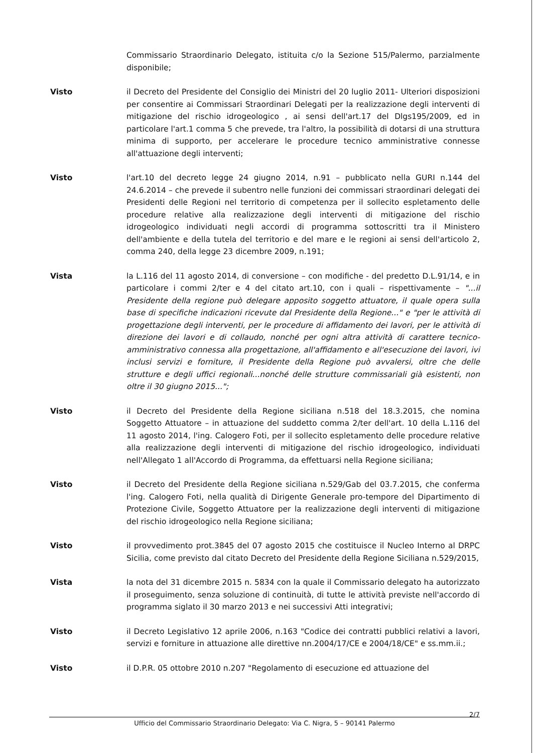Commissario Straordinario Delegato, istituita c/o la Sezione 515/Palermo, parzialmente disponibile;
Visto il Decreto del Presidente del Consiglio dei Ministri del 20 luglio 2011- Ulteriori disposizioni per consentire ai Commissari Straordinari Delegati per la realizzazione degli interventi di mitigazione del rischio idrogeologico , ai sensi dell'art.17 del Dlgs195/2009, ed in particolare l'art.1 comma 5 che prevede, tra l'altro, la possibilità di dotarsi di una struttura minima di supporto, per accelerare le procedure tecnico amministrative connesse all'attuazione degli interventi;
Visto l'art.10 del decreto legge 24 giugno 2014, n.91 – pubblicato nella GURI n.144 del 24.6.2014 – che prevede il subentro nelle funzioni dei commissari straordinari delegati dei Presidenti delle Regioni nel territorio di competenza per il sollecito espletamento delle procedure relative alla realizzazione degli interventi di mitigazione del rischio idrogeologico individuati negli accordi di programma sottoscritti tra il Ministero dell'ambiente e della tutela del territorio e del mare e le regioni ai sensi dell'articolo 2, comma 240, della legge 23 dicembre 2009, n.191;
Vista la L.116 del 11 agosto 2014, di conversione – con modifiche - del predetto D.L.91/14, e in particolare i commi 2/ter e 4 del citato art.10, con i quali – rispettivamente – "...il Presidente della regione può delegare apposito soggetto attuatore, il quale opera sulla base di specifiche indicazioni ricevute dal Presidente della Regione..." e "per le attività di progettazione degli interventi, per le procedure di affidamento dei lavori, per le attività di direzione dei lavori e di collaudo, nonché per ogni altra attività di carattere tecnico-amministrativo connessa alla progettazione, all'affidamento e all'esecuzione dei lavori, ivi inclusi servizi e forniture, il Presidente della Regione può avvalersi, oltre che delle strutture e degli uffici regionali...nonché delle strutture commissariali già esistenti, non oltre il 30 giugno 2015...";
Visto il Decreto del Presidente della Regione siciliana n.518 del 18.3.2015, che nomina Soggetto Attuatore – in attuazione del suddetto comma 2/ter dell'art. 10 della L.116 del 11 agosto 2014, l'ing. Calogero Foti, per il sollecito espletamento delle procedure relative alla realizzazione degli interventi di mitigazione del rischio idrogeologico, individuati nell'Allegato 1 all'Accordo di Programma, da effettuarsi nella Regione siciliana;
Visto il Decreto del Presidente della Regione siciliana n.529/Gab del 03.7.2015, che conferma l'ing. Calogero Foti, nella qualità di Dirigente Generale pro-tempore del Dipartimento di Protezione Civile, Soggetto Attuatore per la realizzazione degli interventi di mitigazione del rischio idrogeologico nella Regione siciliana;
Visto il provvedimento prot.3845 del 07 agosto 2015 che costituisce il Nucleo Interno al DRPC Sicilia, come previsto dal citato Decreto del Presidente della Regione Siciliana n.529/2015,
Vista la nota del 31 dicembre 2015 n. 5834 con la quale il Commissario delegato ha autorizzato il proseguimento, senza soluzione di continuità, di tutte le attività previste nell'accordo di programma siglato il 30 marzo 2013 e nei successivi Atti integrativi;
Visto il Decreto Legislativo 12 aprile 2006, n.163 "Codice dei contratti pubblici relativi a lavori, servizi e forniture in attuazione alle direttive nn.2004/17/CE e 2004/18/CE" e ss.mm.ii.;
Visto il D.P.R. 05 ottobre 2010 n.207 "Regolamento di esecuzione ed attuazione del
2/7
Ufficio del Commissario Straordinario Delegato: Via C. Nigra, 5 – 90141 Palermo